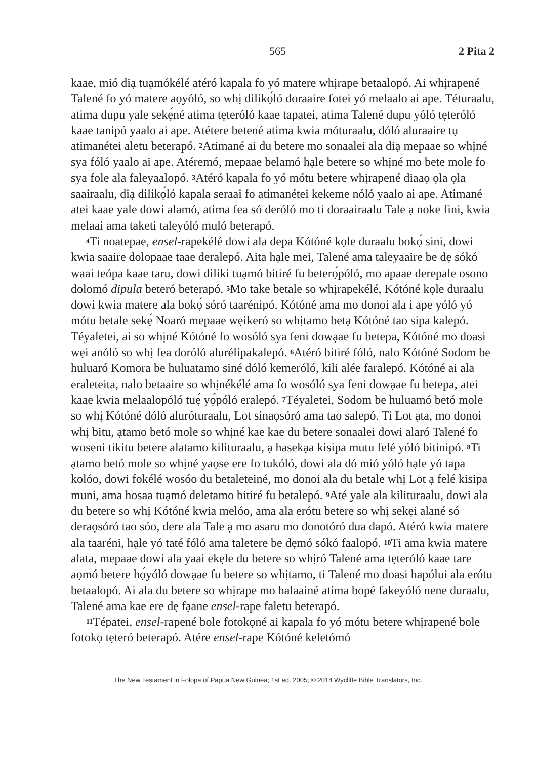565 2 Pita 2
kaae, mió diạ tuạmókélé atéró kapala fo yó matere whịrape betaalopó. Ai whịrapené Talené fo yó matere aọyóló, so whị dilikọ́ló doraaire fotei yó melaalo ai ape. Téturaalu, atima dupu yale sekẹ́né atima tẹteróló kaae tapatei, atima Talené dupu yóló tẹteróló kaae tanipó yaalo ai ape. Atétere betené atima kwia móturaalu, dóló aluraaire tụ atimanétei aletu beterapó. <sup>2</sup>Atimané ai du betere mo sonaalei ala diạ mepaae so whịné sya fóló yaalo ai ape. Atéremó, mepaae belamó hạle betere so whịné mo bete mole fo sya fole ala faleyaalopó. <sup>3</sup>Atéró kapala fo yó mótu betere whịrapené diaaọ ọla ọla saairaalu, diạ dilikọ́ló kapala seraai fo atimanétei kekeme nóló yaalo ai ape. Atimané atei kaae yale dowi alamó, atima fea só deróló mo ti doraairaalu Tale ạ noke fini, kwia melaai ama taketi taleyóló muló beterapó.
<sup>4</sup> Ti noatepae, ensel-rapekélé dowi ala depa Kótóné kọle duraalu bokọ́ sini, dowi kwia saaire dolopaae taae deralepó. Aita hạle mei, Talené ama taleyaaire be dẹ sókó waai teópa kaae taru, dowi diliki tuạmó bitiré fu beterọ́póló, mo apaae derepale osono dolomó dipula beteró beterapó. <sup>5</sup>Mo take betale so whịrapekélé, Kótóné kọle duraalu dowi kwia matere ala bokọ́ sóró taarénipó. Kótóné ama mo donoi ala i ape yóló yó mótu betale sekẹ́ Noaró mepaae wẹikeró so whịtamo betạ Kótóné tao sipa kalepó. Téyaletei, ai so whịné Kótóné fo wosóló sya feni dowạae fu betepa, Kótóné mo doasi wẹi anóló so whị fea doróló alurélipakalepó. <sup>6</sup>Atéró bitiré fóló, nalo Kótóné Sodom be huluaró Komora be huluatamo siné dóló kemeróló, kili alée faralepó. Kótóné ai ala eraleteita, nalo betaaire so whịnékélé ama fo wosóló sya feni dowạae fu betepa, atei kaae kwia melaalopóló tuẹ́ yọ́póló eralepó. <sup>7</sup>Téyaletei, Sodom be huluamó betó mole so whị Kótóné dóló aluróturaalu, Lot sinaọsóró ama tao salepó. Ti Lot ạta, mo donoi whị bitu, ạtamo betó mole so whịné kae kae du betere sonaalei dowi alaró Talené fo woseni tikitu betere alatamo kilituraalu, ạ hasekạa kisipa mutu felé yóló bitinipó. <sup>8</sup>Ti ạtamo betó mole so whịné yaọse ere fo tukóló, dowi ala dó mió yóló hạle yó tapa kolóo, dowi fokélé wosóo du betaleteiné, mo donoi ala du betale whị Lot ạ felé kisipa muni, ama hosaa tuạmó deletamo bitiré fu betalepó. <sup>9</sup>Até yale ala kilituraalu, dowi ala du betere so whị Kótóné kwia melóo, ama ala erótu betere so whị sekẹi alané só deraọsóró tao sóo, dere ala Tale ạ mo asaru mo donotóró dua dapó. Atéró kwia matere ala taaréni, hạle yó taté fóló ama taletere be dẹmó sókó faalopó. <sup>10</sup>Ti ama kwia matere alata, mepaae dowi ala yaai ekẹle du betere so whịró Talené ama tẹteróló kaae tare aọmó betere họ́yóló dowạae fu betere so whịtamo, ti Talené mo doasi hapólui ala erótu betaalopó. Ai ala du betere so whịrape mo halaainé atima bopé fakeyóló nene duraalu, Talené ama kae ere dẹ fạane ensel-rape faletu beterapó.
<sup>11</sup> Tépatei, ensel-rapené bole fotokọné ai kapala fo yó mótu betere whịrapené bole fotokọ tẹteró beterapó. Atére ensel-rape Kótóné keletómó
The New Testament in Folopa of Papua New Guinea; 1st ed. 2005; © 2014 Wycliffe Bible Translators, Inc.